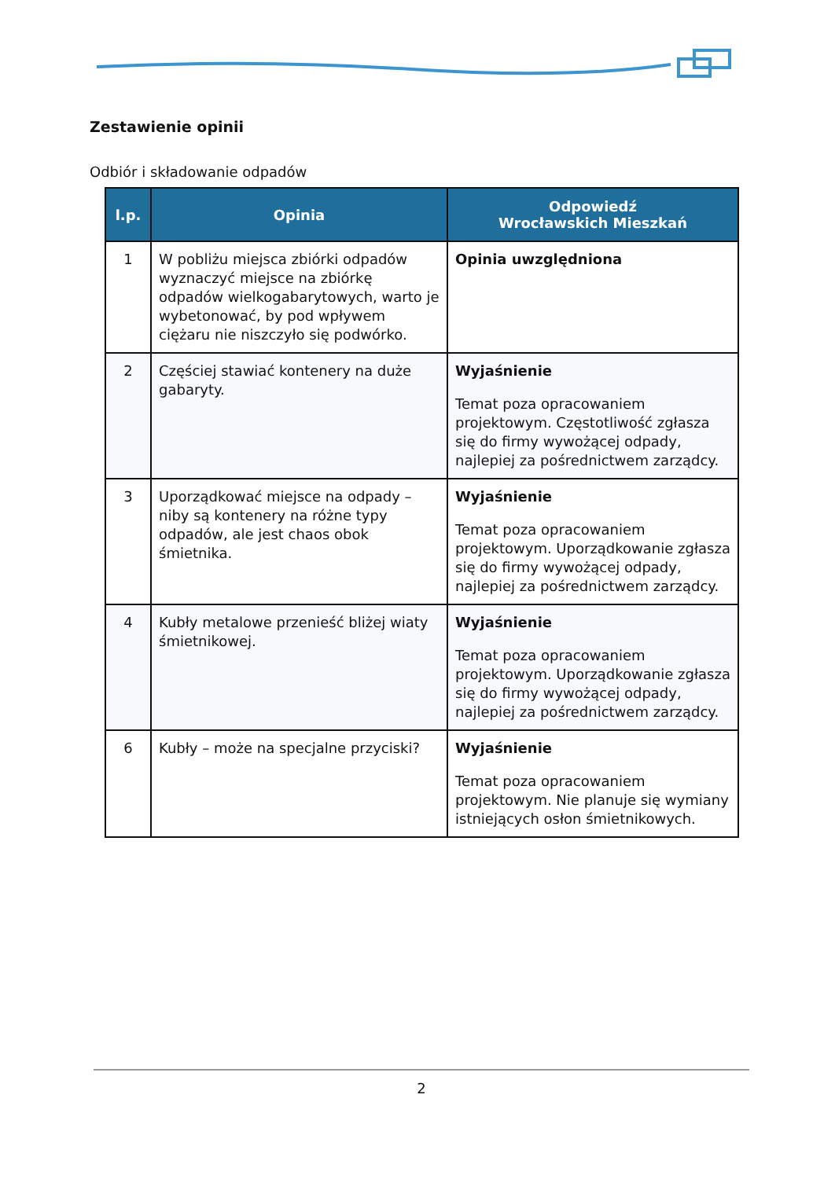Zestawienie opinii
Odbiór i składowanie odpadów
| l.p. | Opinia | Odpowiedź Wrocławskich Mieszkań |
| --- | --- | --- |
| 1 | W pobliżu miejsca zbiórki odpadów wyznaczyć miejsce na zbiórkę odpadów wielkogabarytowych, warto je wybetonować, by pod wpływem ciężaru nie niszczyło się podwórko. | Opinia uwzględniona |
| 2 | Częściej stawiać kontenery na duże gabaryty. | Wyjaśnienie Temat poza opracowaniem projektowym. Częstotliwość zgłasza się do firmy wywożącej odpady, najlepiej za pośrednictwem zarządcy. |
| 3 | Uporządkować miejsce na odpady – niby są kontenery na różne typy odpadów, ale jest chaos obok śmietnika. | Wyjaśnienie Temat poza opracowaniem projektowym. Uporządkowanie zgłasza się do firmy wywożącej odpady, najlepiej za pośrednictwem zarządcy. |
| 4 | Kubły metalowe przenieść bliżej wiaty śmietnikowej. | Wyjaśnienie Temat poza opracowaniem projektowym. Uporządkowanie zgłasza się do firmy wywożącej odpady, najlepiej za pośrednictwem zarządcy. |
| 6 | Kubły – może na specjalne przyciski? | Wyjaśnienie Temat poza opracowaniem projektowym. Nie planuje się wymiany istniejących osłon śmietnikowych. |
2